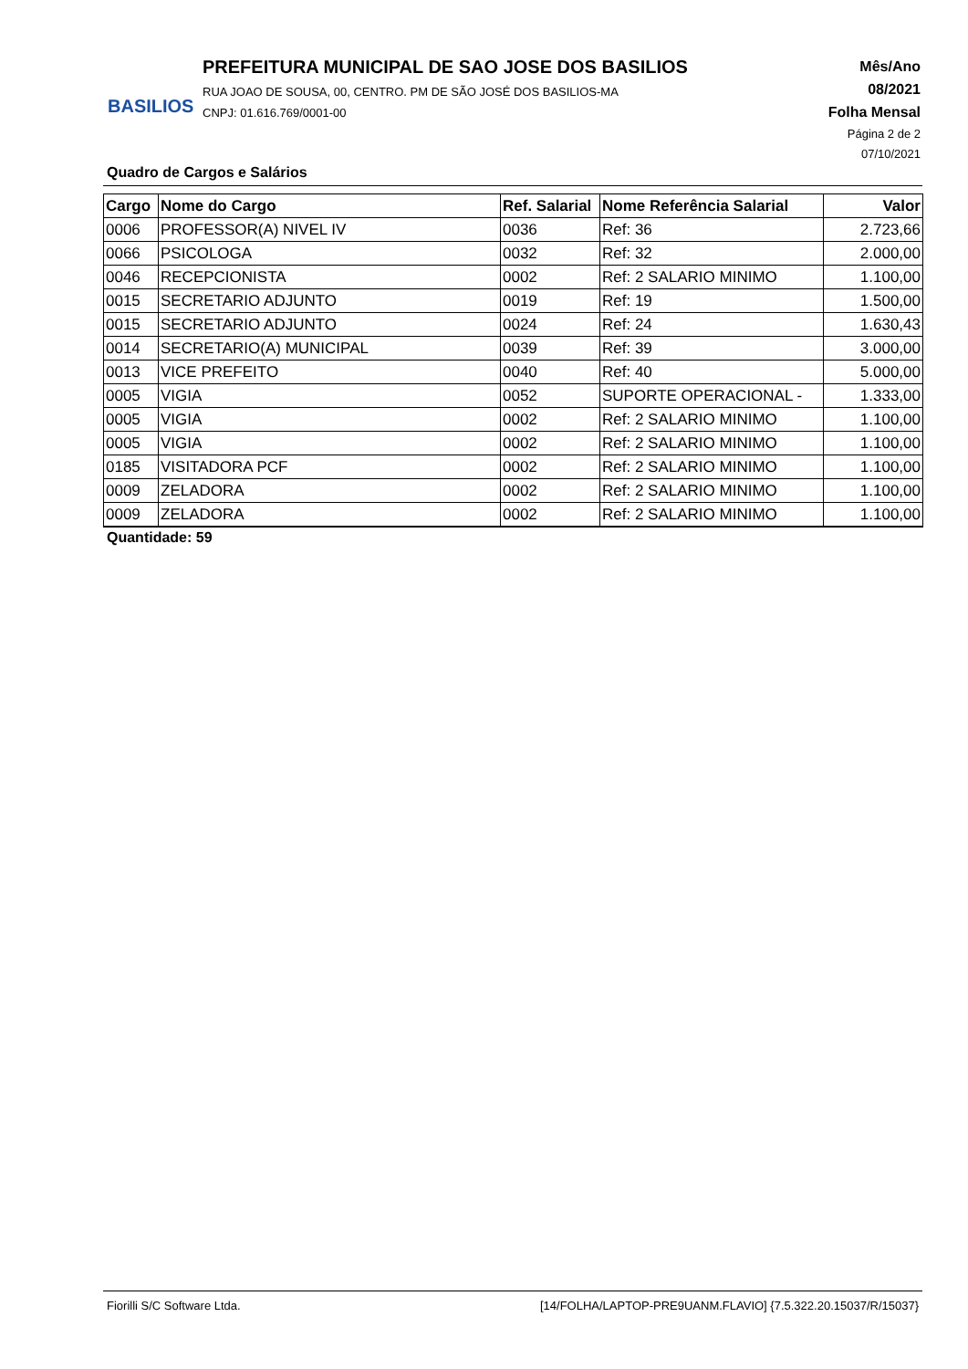BASILIOS
PREFEITURA MUNICIPAL DE SAO JOSE DOS BASILIOS
RUA JOAO DE SOUSA, 00, CENTRO. PM DE SÃO JOSÉ DOS BASILIOS-MA
CNPJ: 01.616.769/0001-00
Mês/Ano
08/2021
Folha Mensal
Página 2 de 2
07/10/2021
Quadro de Cargos e Salários
| Cargo | Nome do Cargo | Ref. Salarial | Nome Referência Salarial | Valor |
| --- | --- | --- | --- | --- |
| 0006 | PROFESSOR(A) NIVEL IV | 0036 | Ref: 36 | 2.723,66 |
| 0066 | PSICOLOGA | 0032 | Ref: 32 | 2.000,00 |
| 0046 | RECEPCIONISTA | 0002 | Ref: 2 SALARIO MINIMO | 1.100,00 |
| 0015 | SECRETARIO ADJUNTO | 0019 | Ref: 19 | 1.500,00 |
| 0015 | SECRETARIO ADJUNTO | 0024 | Ref: 24 | 1.630,43 |
| 0014 | SECRETARIO(A) MUNICIPAL | 0039 | Ref: 39 | 3.000,00 |
| 0013 | VICE PREFEITO | 0040 | Ref: 40 | 5.000,00 |
| 0005 | VIGIA | 0052 | SUPORTE OPERACIONAL - | 1.333,00 |
| 0005 | VIGIA | 0002 | Ref: 2 SALARIO MINIMO | 1.100,00 |
| 0005 | VIGIA | 0002 | Ref: 2 SALARIO MINIMO | 1.100,00 |
| 0185 | VISITADORA PCF | 0002 | Ref: 2 SALARIO MINIMO | 1.100,00 |
| 0009 | ZELADORA | 0002 | Ref: 2 SALARIO MINIMO | 1.100,00 |
| 0009 | ZELADORA | 0002 | Ref: 2 SALARIO MINIMO | 1.100,00 |
Quantidade: 59
Fiorilli S/C Software Ltda. [14/FOLHA/LAPTOP-PRE9UANM.FLAVIO] {7.5.322.20.15037/R/15037}